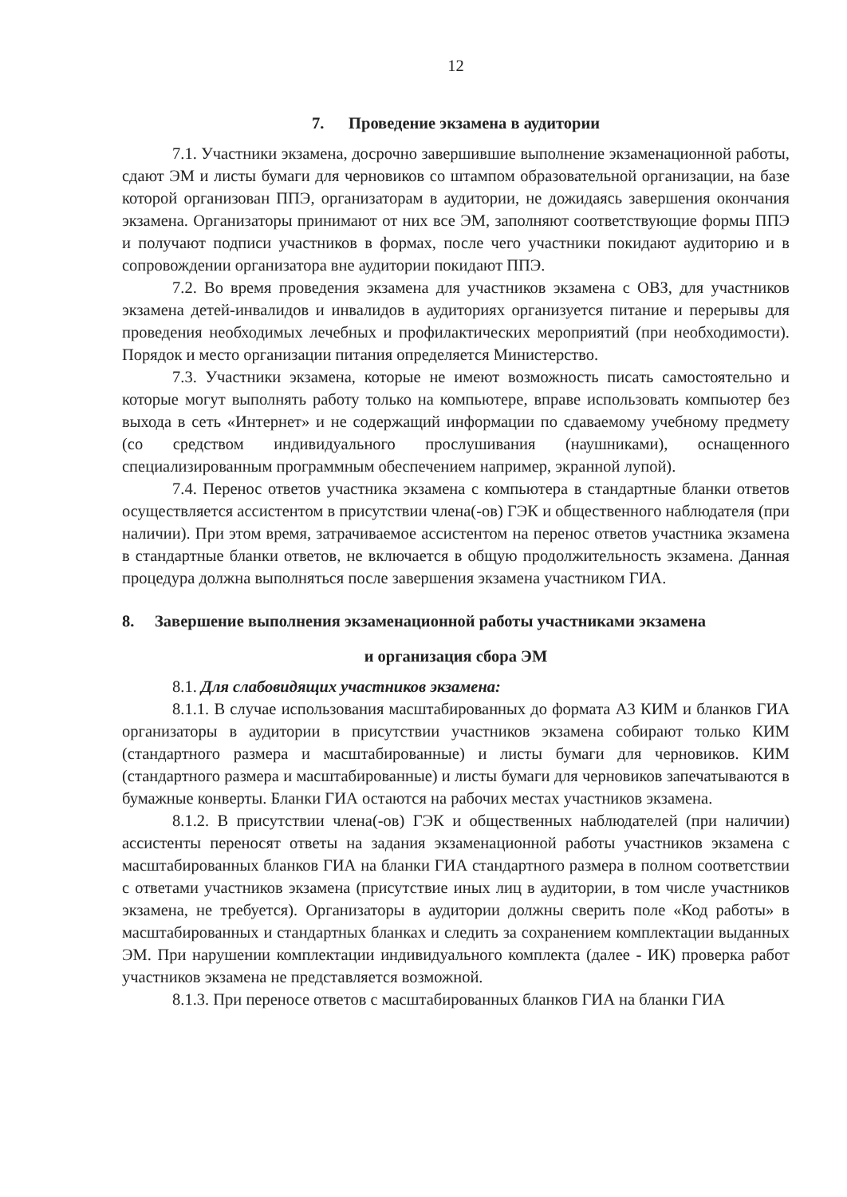12
7. Проведение экзамена в аудитории
7.1. Участники экзамена, досрочно завершившие выполнение экзаменационной работы, сдают ЭМ и листы бумаги для черновиков со штампом образовательной организации, на базе которой организован ППЭ, организаторам в аудитории, не дожидаясь завершения окончания экзамена. Организаторы принимают от них все ЭМ, заполняют соответствующие формы ППЭ и получают подписи участников в формах, после чего участники покидают аудиторию и в сопровождении организатора вне аудитории покидают ППЭ.
7.2. Во время проведения экзамена для участников экзамена с ОВЗ, для участников экзамена детей-инвалидов и инвалидов в аудиториях организуется питание и перерывы для проведения необходимых лечебных и профилактических мероприятий (при необходимости). Порядок и место организации питания определяется Министерство.
7.3. Участники экзамена, которые не имеют возможность писать самостоятельно и которые могут выполнять работу только на компьютере, вправе использовать компьютер без выхода в сеть «Интернет» и не содержащий информации по сдаваемому учебному предмету (со средством индивидуального прослушивания (наушниками), оснащенного специализированным программным обеспечением например, экранной лупой).
7.4. Перенос ответов участника экзамена с компьютера в стандартные бланки ответов осуществляется ассистентом в присутствии члена(-ов) ГЭК и общественного наблюдателя (при наличии). При этом время, затрачиваемое ассистентом на перенос ответов участника экзамена в стандартные бланки ответов, не включается в общую продолжительность экзамена. Данная процедура должна выполняться после завершения экзамена участником ГИА.
8. Завершение выполнения экзаменационной работы участниками экзамена
и организация сбора ЭМ
8.1. Для слабовидящих участников экзамена:
8.1.1. В случае использования масштабированных до формата А3 КИМ и бланков ГИА организаторы в аудитории в присутствии участников экзамена собирают только КИМ (стандартного размера и масштабированные) и листы бумаги для черновиков. КИМ (стандартного размера и масштабированные) и листы бумаги для черновиков запечатываются в бумажные конверты. Бланки ГИА остаются на рабочих местах участников экзамена.
8.1.2. В присутствии члена(-ов) ГЭК и общественных наблюдателей (при наличии) ассистенты переносят ответы на задания экзаменационной работы участников экзамена с масштабированных бланков ГИА на бланки ГИА стандартного размера в полном соответствии с ответами участников экзамена (присутствие иных лиц в аудитории, в том числе участников экзамена, не требуется). Организаторы в аудитории должны сверить поле «Код работы» в масштабированных и стандартных бланках и следить за сохранением комплектации выданных ЭМ. При нарушении комплектации индивидуального комплекта (далее - ИК) проверка работ участников экзамена не представляется возможной.
8.1.3. При переносе ответов с масштабированных бланков ГИА на бланки ГИА